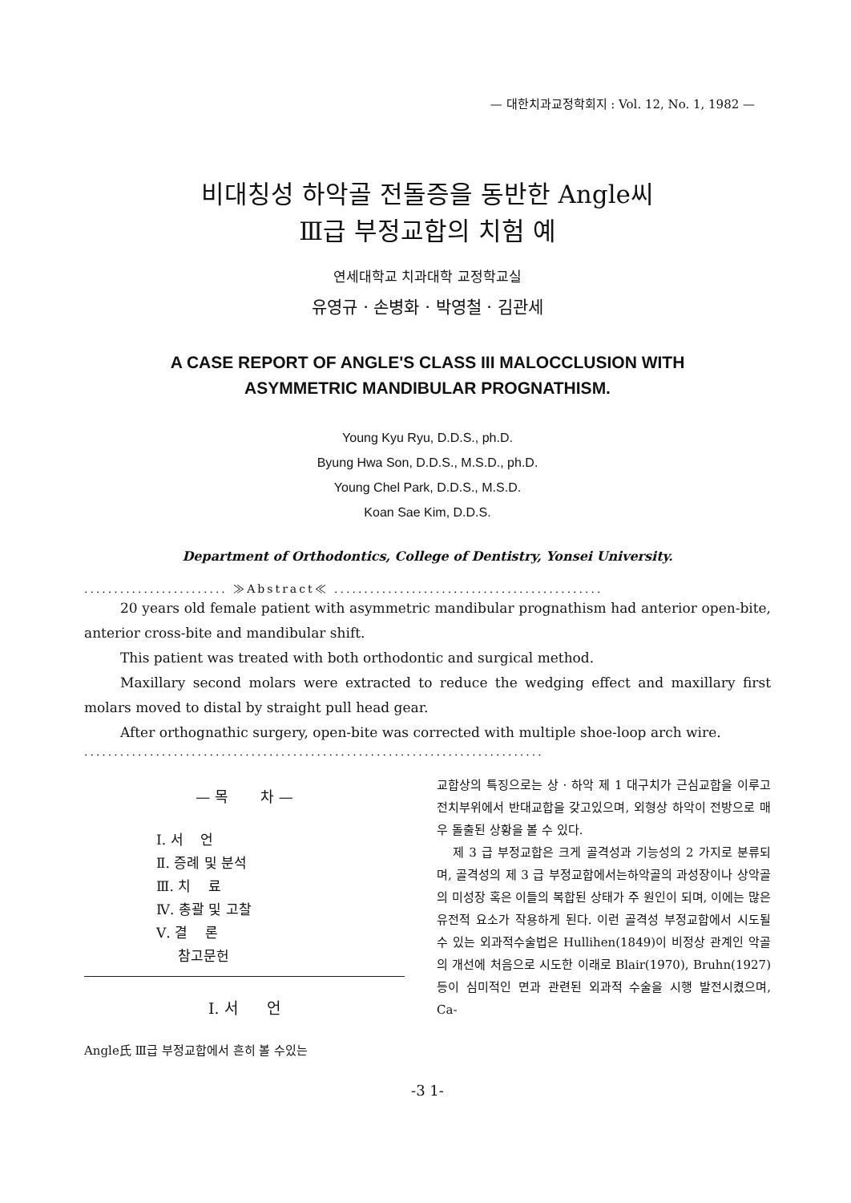— 대한치과교정학회지 : Vol. 12, No. 1, 1982 —
비대칭성 하악골 전돌증을 동반한 Angle씨
Ⅲ급 부정교합의 치험 예
연세대학교 치과대학 교정학교실
유영규 · 손병화 · 박영철 · 김관세
A CASE REPORT OF ANGLE'S CLASS III MALOCCLUSION WITH
ASYMMETRIC MANDIBULAR PROGNATHISM.
Young Kyu Ryu, D.D.S., ph.D.
Byung Hwa Son, D.D.S., M.S.D., ph.D.
Young Chel Park, D.D.S., M.S.D.
Koan Sae Kim, D.D.S.
Department of Orthodontics, College of Dentistry, Yonsei University.
........................ ≫Abstract≪ .............................................
20 years old female patient with asymmetric mandibular prognathism had anterior open-bite, anterior cross-bite and mandibular shift.
This patient was treated with both orthodontic and surgical method.
Maxillary second molars were extracted to reduce the wedging effect and maxillary first molars moved to distal by straight pull head gear.
After orthognathic surgery, open-bite was corrected with multiple shoe-loop arch wire.
.............................................................................
— 목 차 —
Ⅰ. 서 언
Ⅱ. 증례 및 분석
Ⅲ. 치 료
Ⅳ. 총괄 및 고찰
Ⅴ. 결 론
참고문헌
Ⅰ. 서 언
Angle氏 Ⅲ급 부정교합에서 흔히 볼 수있는
교합상의 특징으로는 상 · 하악 제 1 대구치가 근심교합을 이루고 전치부위에서 반대교합을 갖고있으며, 외형상 하악이 전방으로 매우 돌출된 상황을 볼 수 있다.
제 3 급 부정교합은 크게 골격성과 기능성의 2 가지로 분류되며, 골격성의 제 3 급 부정교합에서는하악골의 과성장이나 상악골의 미성장 혹은 이들의 복합된 상태가 주 원인이 되며, 이에는 많은 유전적 요소가 작용하게 된다. 이런 골격성 부정교합에서 시도될 수 있는 외과적수술법은 Hullihen(1849)이 비정상 관계인 악골의 개선에 처음으로 시도한 이래로 Blair(1970), Bruhn(1927)등이 심미적인 면과 관련된 외과적 수술을 시행 발전시켰으며, Ca-
-3 1-